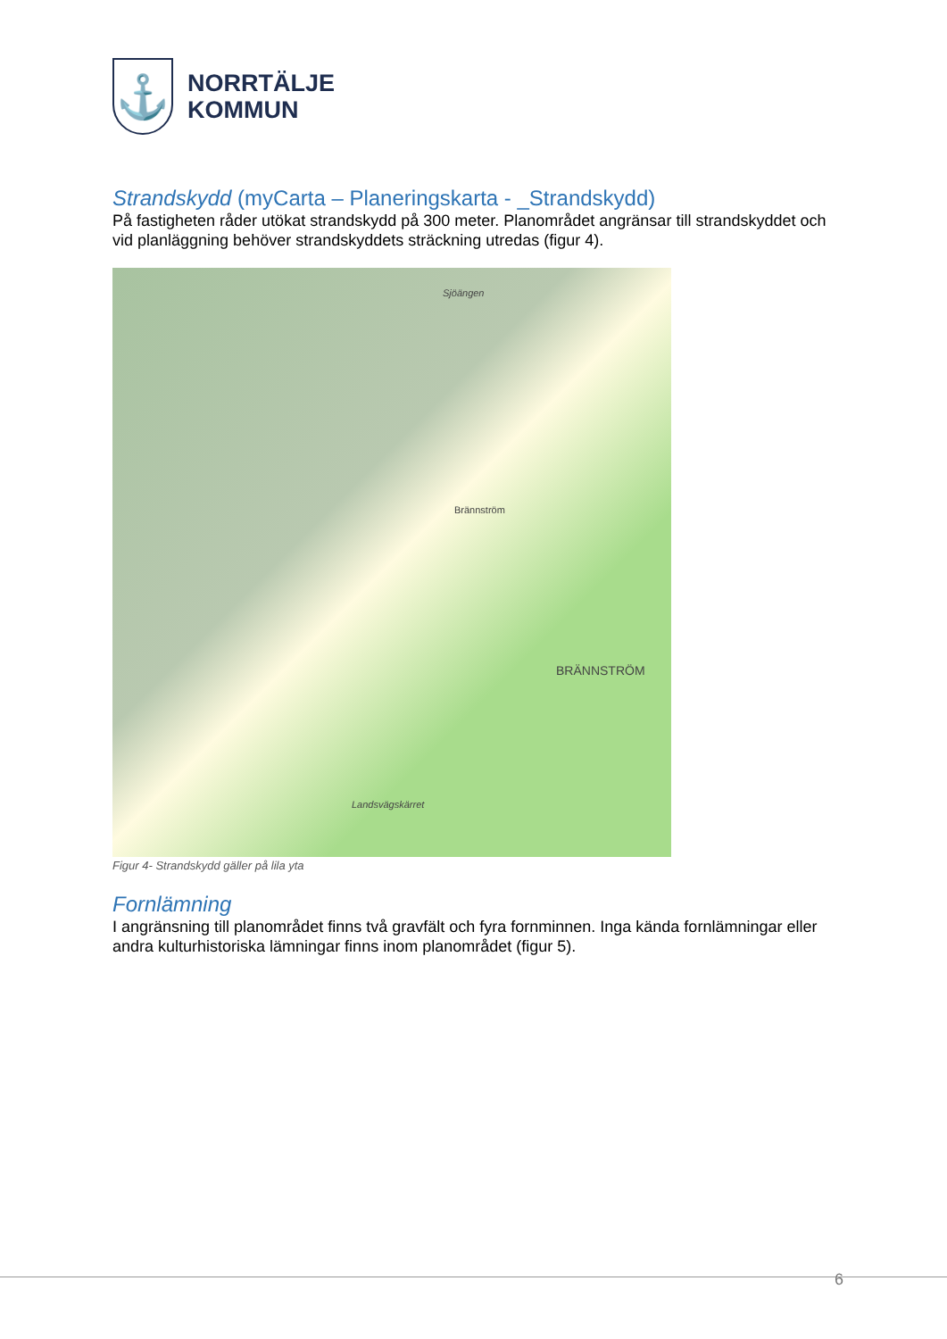⚓
NORRTÄLJE
KOMMUN
Strandskydd (myCarta – Planeringskarta - _Strandskydd)
På fastigheten råder utökat strandskydd på 300 meter. Planområdet angränsar till strandskyddet och vid planläggning behöver strandskyddets sträckning utredas (figur 4).
Sjöängen
Brännström
BRÄNNSTRÖM
Landsvägskärret
Figur 4- Strandskydd gäller på lila yta
Fornlämning
I angränsning till planområdet finns två gravfält och fyra fornminnen. Inga kända fornlämningar eller andra kulturhistoriska lämningar finns inom planområdet (figur 5).
6